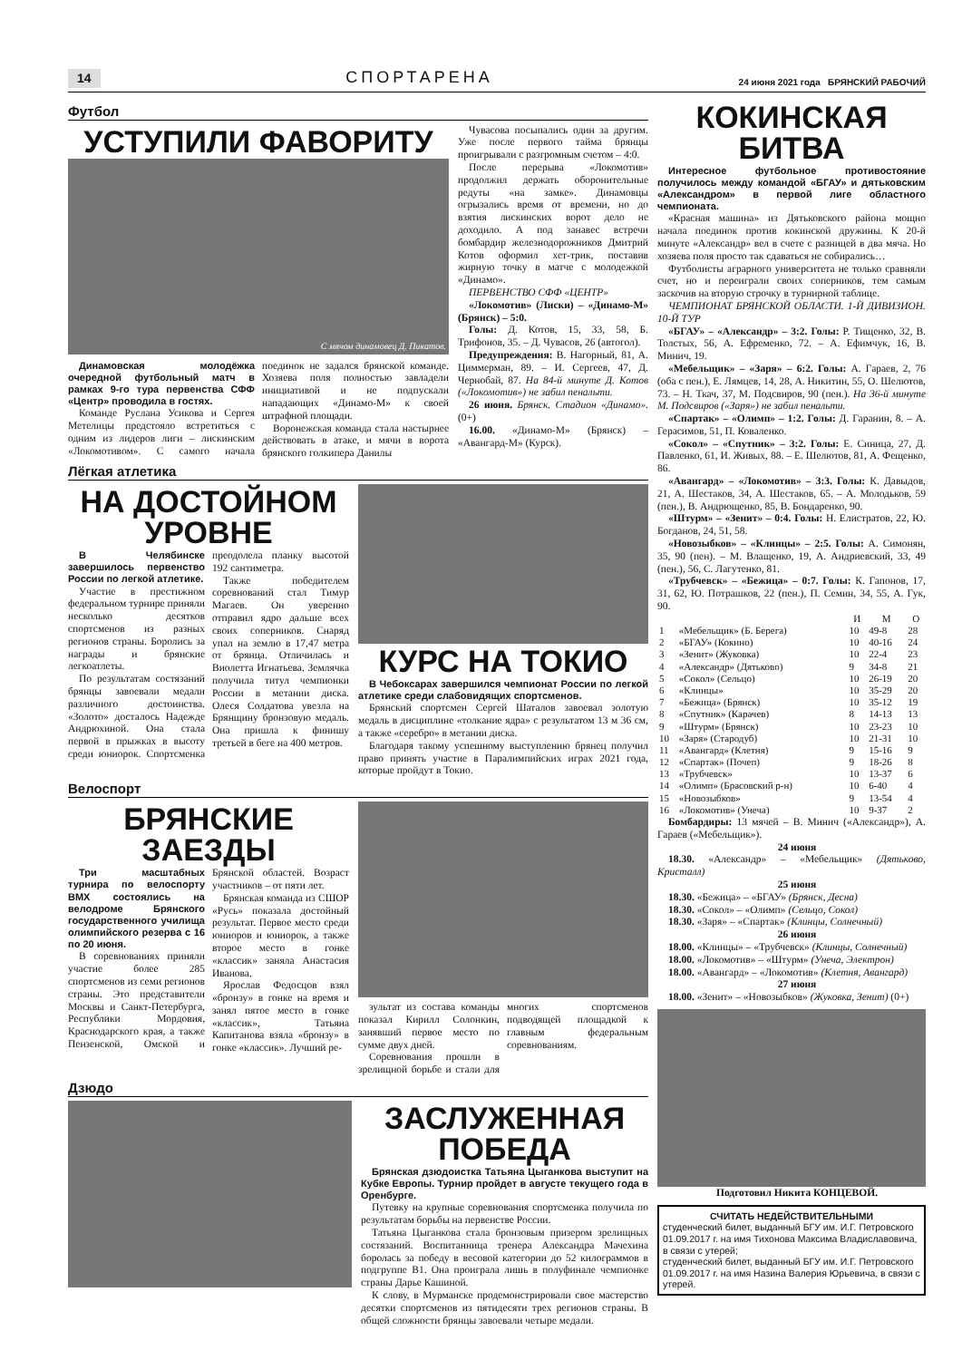14 СПОРТАРЕНА 24 июня 2021 года БРЯНСКИЙ РАБОЧИЙ
Футбол
УСТУПИЛИ ФАВОРИТУ
С мячом динамовец Д. Пикатов.
Динамовская молодёжка очередной футбольный матч в рамках 9-го тура первенства СФФ «Центр» проводила в гостях.
Команде Руслана Усикова и Сергея Метелицы предстояло встретиться с одним из лидеров лиги – лискинским «Локомотивом». С самого начала поединок не задался брянской команде. Хозяева поля полностью завладели инициативой и не подпускали нападающих «Динамо-М» к своей штрафной площади.
Воронежская команда стала настырнее действовать в атаке, и мячи в ворота брянского голкипера Данилы
Чувасова посыпались один за другим. Уже после первого тайма брянцы проигрывали с разгромным счетом – 4:0.
После перерыва «Локомотив» продолжил держать оборонительные редуты «на замке». Динамовцы огрызались время от времени, но до взятия лискинских ворот дело не доходило. А под занавес встречи бомбардир железнодорожников Дмитрий Котов оформил хет-трик, поставив жирную точку в матче с молодежкой «Динамо».
ПЕРВЕНСТВО СФФ «ЦЕНТР»
«Локомотив» (Лиски) – «Динамо-М» (Брянск) – 5:0.
Голы: Д. Котов, 15, 33, 58, Б. Трифонов, 35. – Д. Чувасов, 26 (автогол).
Предупреждения: В. Нагорный, 81, А. Циммерман, 89. – И. Сергеев, 47, Д. Чернобай, 87. На 84-й минуте Д. Котов («Локомотив») не забил пенальти.
26 июня. Брянск. Стадион «Динамо». (0+)
16.00. «Динамо-М» (Брянск) – «Авангард-М» (Курск).
Лёгкая атлетика
НА ДОСТОЙНОМ УРОВНЕ
В Челябинске завершилось первенство России по легкой атлетике.
Участие в престижном федеральном турнире приняли несколько десятков спортсменов из разных регионов страны. Боролись за награды и брянские легкоатлеты.
По результатам состязаний брянцы завоевали медали различного достоинства. «Золото» досталось Надежде Андрюхиной. Она стала первой в прыжках в высоту среди юниорок. Спортсменка преодолела планку высотой 192 сантиметра.
Также победителем соревнований стал Тимур Магаев. Он уверенно отправил ядро дальше всех своих соперников. Снаряд упал на землю в 17,47 метра от брянца. Отличилась и Виолетта Игнатьева. Землячка получила титул чемпионки России в метании диска. Олеся Солдатова увезла на Брянщину бронзовую медаль. Она пришла к финишу третьей в беге на 400 метров.
КУРС НА ТОКИО
В Чебоксарах завершился чемпионат России по легкой атлетике среди слабовидящих спортсменов.
Брянский спортсмен Сергей Шаталов завоевал золотую медаль в дисциплине «толкание ядра» с результатом 13 м 36 см, а также «серебро» в метании диска.
Благодаря такому успешному выступлению брянец получил право принять участие в Паралимпийских играх 2021 года, которые пройдут в Токио.
Велоспорт
БРЯНСКИЕ ЗАЕЗДЫ
Три масштабных турнира по велоспорту BMX состоялись на велодроме Брянского государственного училища олимпийского резерва с 16 по 20 июня.
В соревнованиях приняли участие более 285 спортсменов из семи регионов страны. Это представители Москвы и Санкт-Петербурга, Республики Мордовия, Краснодарского края, а также Пензенской, Омской и Брянской областей. Возраст участников – от пяти лет.
Брянская команда из СШОР «Русь» показала достойный результат. Первое место среди юниоров и юниорок, а также второе место в гонке «классик» заняла Анастасия Иванова.
Ярослав Федосцов взял «бронзу» в гонке на время и занял пятое место в гонке «классик», Татьяна Капитанова взяла «бронзу» в гонке «классик». Лучший ре-
зультат из состава команды показал Кирилл Солонкин, занявший первое место по сумме двух дней.
Соревнования прошли в зрелищной борьбе и стали для многих спортсменов подводящей площадкой к главным федеральным соревнованиям.
Дзюдо
ЗАСЛУЖЕННАЯ ПОБЕДА
Брянская дзюдоистка Татьяна Цыганкова выступит на Кубке Европы. Турнир пройдет в августе текущего года в Оренбурге.
Путевку на крупные соревнования спортсменка получила по результатам борьбы на первенстве России.
Татьяна Цыганкова стала бронзовым призером зрелищных состязаний. Воспитанница тренера Александра Мачехина боролась за победу в весовой категории до 52 килограммов в подгруппе B1. Она проиграла лишь в полуфинале чемпионке страны Дарье Кашиной.
К слову, в Мурманске продемонстрировали свое мастерство десятки спортсменов из пятидесяти трех регионов страны. В общей сложности брянцы завоевали четыре медали.
КОКИНСКАЯ БИТВА
Интересное футбольное противостояние получилось между командой «БГАУ» и дятьковским «Александром» в первой лиге областного чемпионата.
«Красная машина» из Дятьковского района мощно начала поединок против кокинской дружины. К 20-й минуте «Александр» вел в счете с разницей в два мяча. Но хозяева поля просто так сдаваться не собирались…
Футболисты аграрного университета не только сравняли счет, но и переиграли своих соперников, тем самым заскочив на вторую строчку в турнирной таблице.
ЧЕМПИОНАТ БРЯНСКОЙ ОБЛАСТИ. 1-Й ДИВИЗИОН. 10-Й ТУР
«БГАУ» – «Александр» – 3:2. Голы: Р. Тищенко, 32, В. Толстых, 56, А. Ефременко, 72. – А. Ефимчук, 16, В. Минич, 19.
«Мебельщик» – «Заря» – 6:2. Голы: А. Гараев, 2, 76 (оба с пен.), Е. Лямцев, 14, 28, А. Никитин, 55, О. Шелютов, 73. – Н. Ткач, 37, М. Подсвиров, 90 (пен.). На 36-й минуте М. Подсвиров («Заря») не забил пенальти.
«Спартак» – «Олимп» – 1:2. Голы: Д. Гаранин, 8. – А. Герасимов, 51, П. Коваленко.
«Сокол» – «Спутник» – 3:2. Голы: Е. Синица, 27, Д. Павленко, 61, И. Живых, 88. – Е. Шелютов, 81, А. Фещенко, 86.
«Авангард» – «Локомотив» – 3:3. Голы: К. Давыдов, 21, А. Шестаков, 34, А. Шестаков, 65. – А. Молодьков, 59 (пен.), В. Андрющенко, 85, В. Бондаренко, 90.
«Штурм» – «Зенит» – 0:4. Голы: Н. Елистратов, 22, Ю. Богданов, 24, 51, 58.
«Новозыбков» – «Клинцы» – 2:5. Голы: А. Симонян, 35, 90 (пен). – М. Влащенко, 19, А. Андриевский, 33, 49 (пен.), 56, С. Лагутенко, 81.
«Трубчевск» – «Бежица» – 0:7. Голы: К. Гапонов, 17, 31, 62, Ю. Потрашков, 22 (пен.), П. Семин, 34, 55, А. Гук, 90.
| | | И | М | О |
| --- | --- | --- | --- | --- |
| 1 | «Мебельщик» (Б. Берега) | 10 | 49-8 | 28 |
| 2 | «БГАУ» (Кокино) | 10 | 40-16 | 24 |
| 3 | «Зенит» (Жуковка) | 10 | 22-4 | 23 |
| 4 | «Александр» (Дятьково) | 9 | 34-8 | 21 |
| 5 | «Сокол» (Сельцо) | 10 | 26-19 | 20 |
| 6 | «Клинцы» | 10 | 35-29 | 20 |
| 7 | «Бежица» (Брянск) | 10 | 35-12 | 19 |
| 8 | «Спутник» (Карачев) | 8 | 14-13 | 13 |
| 9 | «Штурм» (Брянск) | 10 | 23-23 | 10 |
| 10 | «Заря» (Стародуб) | 10 | 21-31 | 10 |
| 11 | «Авангард» (Клетня) | 9 | 15-16 | 9 |
| 12 | «Спартак» (Почеп) | 9 | 18-26 | 8 |
| 13 | «Трубчевск» | 10 | 13-37 | 6 |
| 14 | «Олимп» (Брасовский р-н) | 10 | 6-40 | 4 |
| 15 | «Новозыбков» | 9 | 13-54 | 4 |
| 16 | «Локомотив» (Унеча) | 10 | 9-37 | 2 |
Бомбардиры: 13 мячей – В. Минич («Александр»), А. Гараев («Мебельщик»).
24 июня
18.30. «Александр» – «Мебельщик» (Дятьково, Кристалл)
25 июня
18.30. «Бежица» – «БГАУ» (Брянск, Десна)
18.30. «Сокол» – «Олимп» (Сельцо, Сокол)
18.30. «Заря» – «Спартак» (Клинцы, Солнечный)
26 июня
18.00. «Клинцы» – «Трубчевск» (Клинцы, Солнечный)
18.00. «Локомотив» – «Штурм» (Унеча, Электрон)
18.00. «Авангард» – «Локомотив» (Клетня, Авангард)
27 июня
18.00. «Зенит» – «Новозыбков» (Жуковка, Зенит) (0+)
Подготовил Никита КОНЦЕВОЙ.
СЧИТАТЬ НЕДЕЙСТВИТЕЛЬНЫМИ
студенческий билет, выданный БГУ им. И.Г. Петровского 01.09.2017 г. на имя Тихонова Максима Владиславовича, в связи с утерей;
студенческий билет, выданный БГУ им. И.Г. Петровского 01.09.2017 г. на имя Назина Валерия Юрьевича, в связи с утерей.